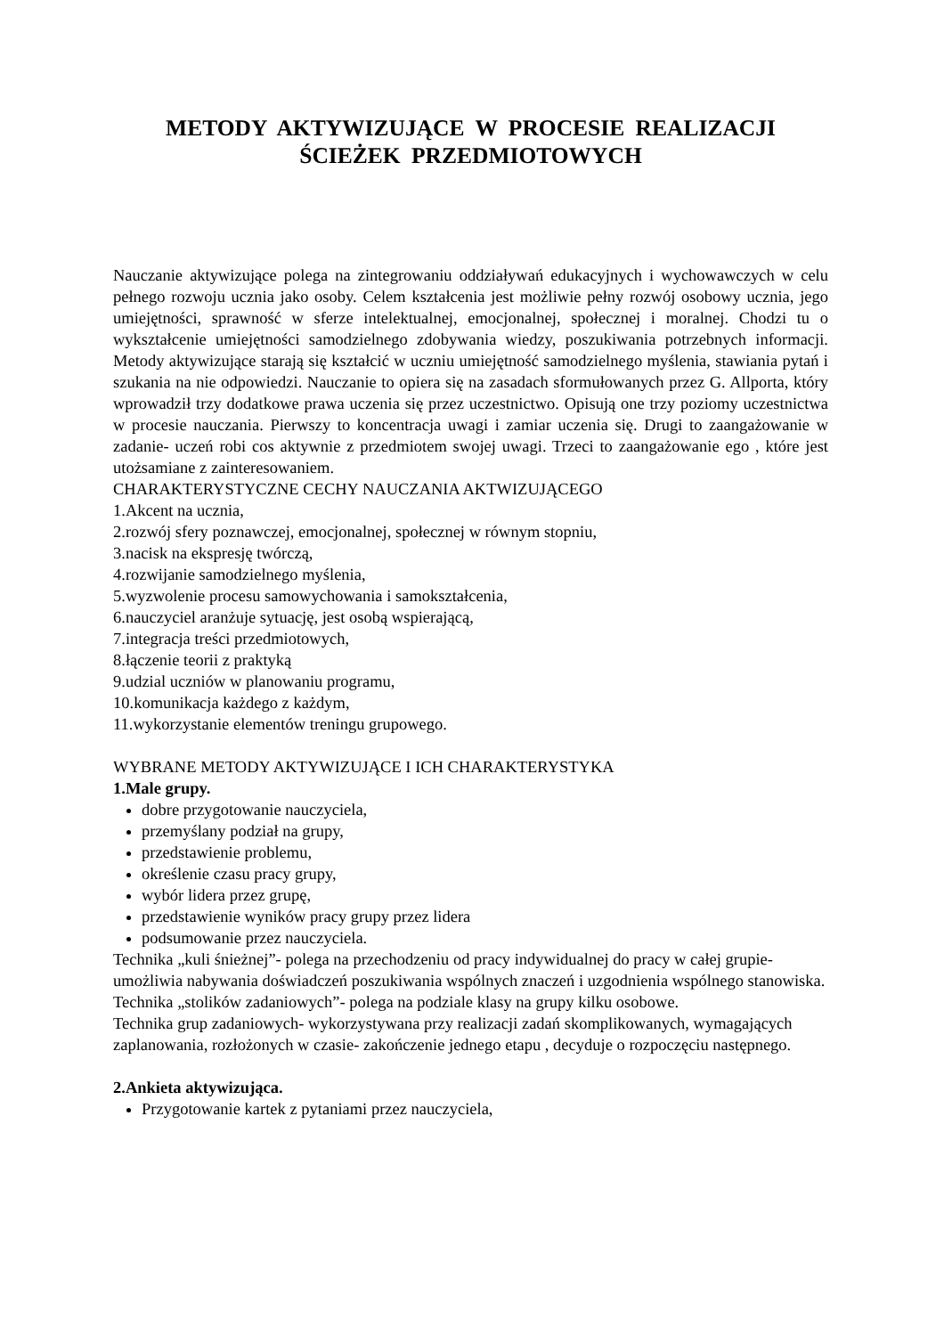METODY AKTYWIZUJĄCE W PROCESIE REALIZACJI
ŚCIEŻEK PRZEDMIOTOWYCH
Nauczanie aktywizujące polega na zintegrowaniu oddziaływań edukacyjnych i wychowawczych w celu pełnego rozwoju ucznia jako osoby. Celem kształcenia jest możliwie pełny rozwój osobowy ucznia, jego umiejętności, sprawność w sferze intelektualnej, emocjonalnej, społecznej i moralnej. Chodzi tu o wykształcenie umiejętności samodzielnego zdobywania wiedzy, poszukiwania potrzebnych informacji. Metody aktywizujące starają się kształcić w uczniu umiejętność samodzielnego myślenia, stawiania pytań i szukania na nie odpowiedzi. Nauczanie to opiera się na zasadach sformułowanych przez G. Allporta, który wprowadził trzy dodatkowe prawa uczenia się przez uczestnictwo. Opisują one trzy poziomy uczestnictwa w procesie nauczania. Pierwszy to koncentracja uwagi i zamiar uczenia się. Drugi to zaangażowanie w zadanie- uczeń robi cos aktywnie z przedmiotem swojej uwagi. Trzeci to zaangażowanie ego , które jest utożsamiane z zainteresowaniem.
CHARAKTERYSTYCZNE CECHY NAUCZANIA AKTWIZUJĄCEGO
1.Akcent na ucznia,
2.rozwój sfery poznawczej, emocjonalnej, społecznej w równym stopniu,
3.nacisk na ekspresję twórczą,
4.rozwijanie samodzielnego myślenia,
5.wyzwolenie procesu samowychowania i samokształcenia,
6.nauczyciel aranżuje sytuację, jest osobą wspierającą,
7.integracja treści przedmiotowych,
8.łączenie teorii z praktyką
9.udzial uczniów w planowaniu programu,
10.komunikacja każdego z każdym,
11.wykorzystanie elementów treningu grupowego.
WYBRANE METODY AKTYWIZUJĄCE I ICH CHARAKTERYSTYKA
1.Male grupy.
dobre przygotowanie nauczyciela,
przemyślany podział na grupy,
przedstawienie problemu,
określenie czasu pracy grupy,
wybór lidera przez grupę,
przedstawienie wyników pracy grupy przez lidera
podsumowanie przez nauczyciela.
Technika „kuli śnieżnej”- polega na przechodzeniu od pracy indywidualnej do pracy w całej grupie- umożliwia nabywania doświadczeń poszukiwania wspólnych znaczeń i uzgodnienia wspólnego stanowiska.
Technika „stolików zadaniowych”- polega na podziale klasy na grupy kilku osobowe.
Technika grup zadaniowych- wykorzystywana przy realizacji zadań skomplikowanych, wymagających zaplanowania, rozłożonych w czasie- zakończenie jednego etapu , decyduje o rozpoczęciu następnego.
2.Ankieta aktywizująca.
Przygotowanie kartek z pytaniami przez nauczyciela,